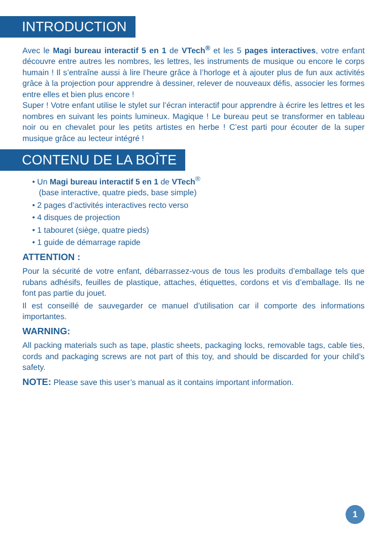INTRODUCTION
Avec le Magi bureau interactif 5 en 1 de VTech<sup>®</sup> et les 5 pages interactives, votre enfant découvre entre autres les nombres, les lettres, les instruments de musique ou encore le corps humain ! Il s’entraîne aussi à lire l’heure grâce à l’horloge et à ajouter plus de fun aux activités grâce à la projection pour apprendre à dessiner, relever de nouveaux défis, associer les formes entre elles et bien plus encore !
Super ! Votre enfant utilise le stylet sur l’écran interactif pour apprendre à écrire les lettres et les nombres en suivant les points lumineux. Magique ! Le bureau peut se transformer en tableau noir ou en chevalet pour les petits artistes en herbe ! C’est parti pour écouter de la super musique grâce au lecteur intégré !
CONTENU DE LA BOÎTE
• Un Magi bureau interactif 5 en 1 de VTech<sup>®</sup>
(base interactive, quatre pieds, base simple)
• 2 pages d’activités interactives recto verso
• 4 disques de projection
• 1 tabouret (siège, quatre pieds)
• 1 guide de démarrage rapide
ATTENTION :
Pour la sécurité de votre enfant, débarrassez-vous de tous les produits d’emballage tels que rubans adhésifs, feuilles de plastique, attaches, étiquettes, cordons et vis d’emballage. Ils ne font pas partie du jouet.
Il est conseillé de sauvegarder ce manuel d’utilisation car il comporte des informations importantes.
WARNING:
All packing materials such as tape, plastic sheets, packaging locks, removable tags, cable ties, cords and packaging screws are not part of this toy, and should be discarded for your child’s safety.
NOTE: Please save this user’s manual as it contains important information.
1